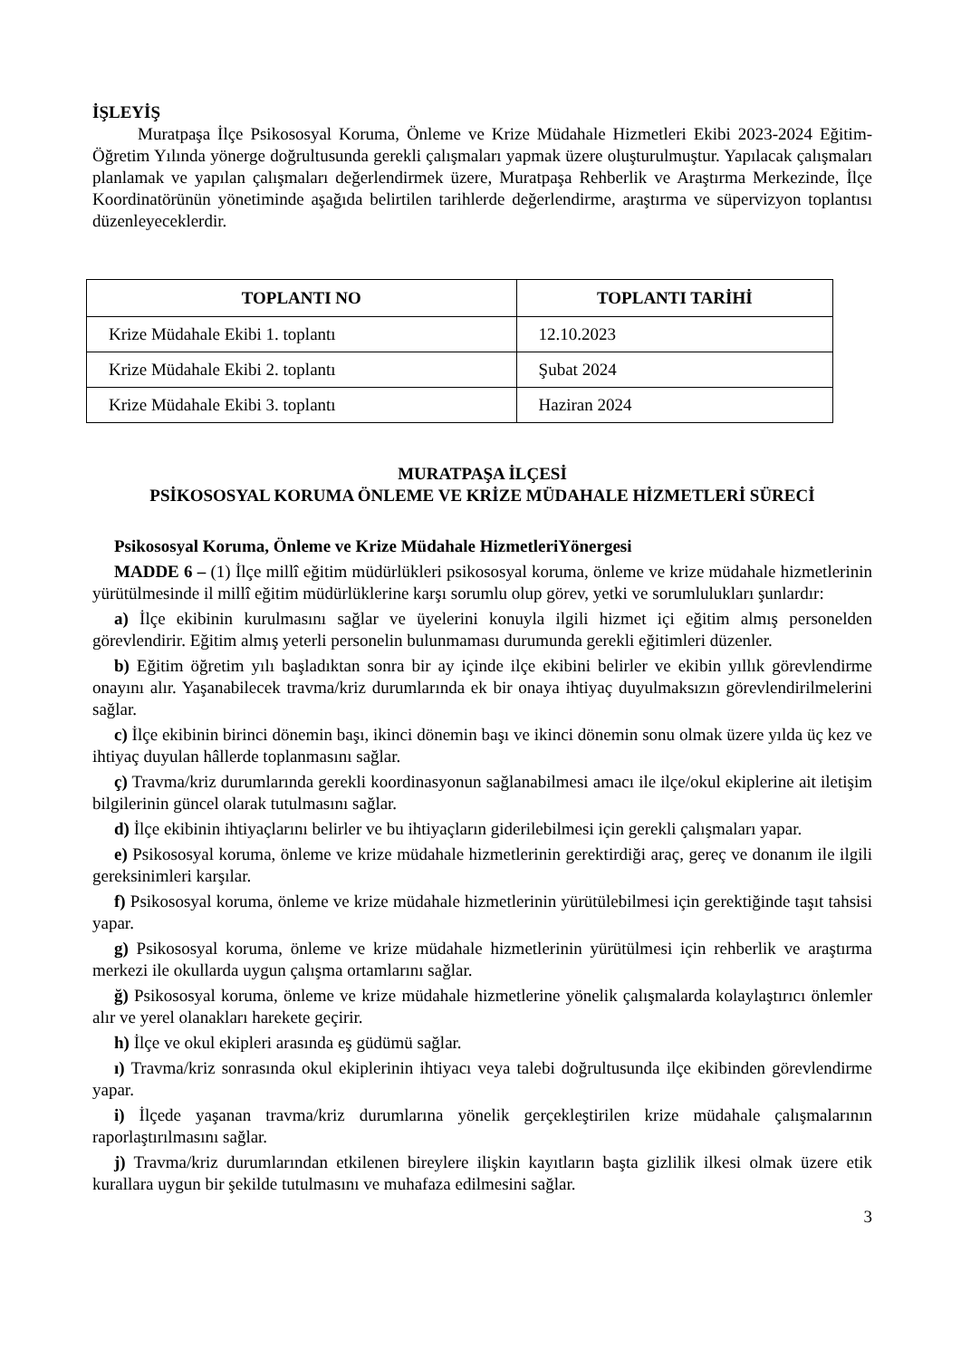İŞLEYİŞ
Muratpaşa İlçe Psikososyal Koruma, Önleme ve Krize Müdahale Hizmetleri Ekibi 2023-2024 Eğitim- Öğretim Yılında yönerge doğrultusunda gerekli çalışmaları yapmak üzere oluşturulmuştur. Yapılacak çalışmaları planlamak ve yapılan çalışmaları değerlendirmek üzere, Muratpaşa Rehberlik ve Araştırma Merkezinde, İlçe Koordinatörünün yönetiminde aşağıda belirtilen tarihlerde değerlendirme, araştırma ve süpervizyon toplantısı düzenleyeceklerdir.
| TOPLANTI NO | TOPLANTI TARİHİ |
| --- | --- |
| Krize Müdahale Ekibi 1. toplantı | 12.10.2023 |
| Krize Müdahale Ekibi 2. toplantı | Şubat 2024 |
| Krize Müdahale Ekibi 3. toplantı | Haziran 2024 |
MURATPAŞA İLÇESİ
PSİKOSOSYAL KORUMA ÖNLEME VE KRİZE MÜDAHALE HİZMETLERİ SÜRECİ
Psikososyal Koruma, Önleme ve Krize Müdahale HizmetleriYönergesi
MADDE 6 – (1) İlçe millî eğitim müdürlükleri psikososyal koruma, önleme ve krize müdahale hizmetlerinin yürütülmesinde il millî eğitim müdürlüklerine karşı sorumlu olup görev, yetki ve sorumlulukları şunlardır:
a) İlçe ekibinin kurulmasını sağlar ve üyelerini konuyla ilgili hizmet içi eğitim almış personelden görevlendirir. Eğitim almış yeterli personelin bulunmaması durumunda gerekli eğitimleri düzenler.
b) Eğitim öğretim yılı başladıktan sonra bir ay içinde ilçe ekibini belirler ve ekibin yıllık görevlendirme onayını alır. Yaşanabilecek travma/kriz durumlarında ek bir onaya ihtiyaç duyulmaksızın görevlendirilmelerini sağlar.
c) İlçe ekibinin birinci dönemin başı, ikinci dönemin başı ve ikinci dönemin sonu olmak üzere yılda üç kez ve ihtiyaç duyulan hâllerde toplanmasını sağlar.
ç) Travma/kriz durumlarında gerekli koordinasyonun sağlanabilmesi amacı ile ilçe/okul ekiplerine ait iletişim bilgilerinin güncel olarak tutulmasını sağlar.
d) İlçe ekibinin ihtiyaçlarını belirler ve bu ihtiyaçların giderilebilmesi için gerekli çalışmaları yapar.
e) Psikososyal koruma, önleme ve krize müdahale hizmetlerinin gerektirdiği araç, gereç ve donanım ile ilgili gereksinimleri karşılar.
f) Psikososyal koruma, önleme ve krize müdahale hizmetlerinin yürütülebilmesi için gerektiğinde taşıt tahsisi yapar.
g) Psikososyal koruma, önleme ve krize müdahale hizmetlerinin yürütülmesi için rehberlik ve araştırma merkezi ile okullarda uygun çalışma ortamlarını sağlar.
ğ) Psikososyal koruma, önleme ve krize müdahale hizmetlerine yönelik çalışmalarda kolaylaştırıcı önlemler alır ve yerel olanakları harekete geçirir.
h) İlçe ve okul ekipleri arasında eş güdümü sağlar.
ı) Travma/kriz sonrasında okul ekiplerinin ihtiyacı veya talebi doğrultusunda ilçe ekibinden görevlendirme yapar.
i) İlçede yaşanan travma/kriz durumlarına yönelik gerçekleştirilen krize müdahale çalışmalarının raporlaştırılmasını sağlar.
j) Travma/kriz durumlarından etkilenen bireylere ilişkin kayıtların başta gizlilik ilkesi olmak üzere etik kurallara uygun bir şekilde tutulmasını ve muhafaza edilmesini sağlar.
3